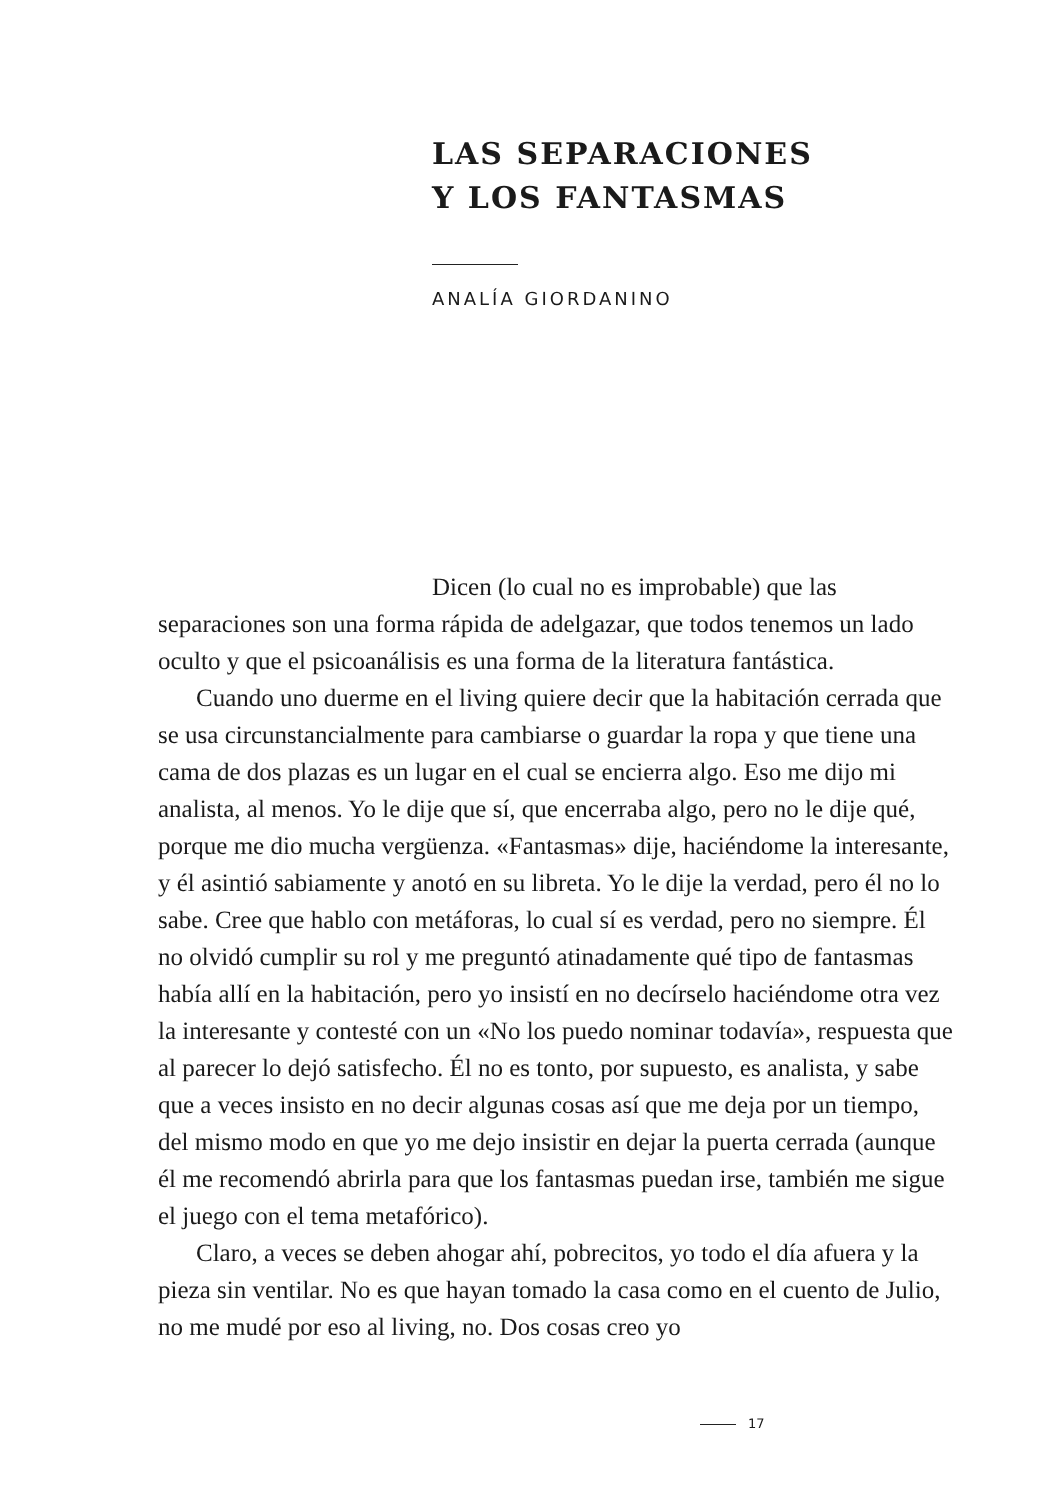LAS SEPARACIONES
Y LOS FANTASMAS
ANALÍA GIORDANINO
Dicen (lo cual no es improbable) que las separaciones son una forma rápida de adelgazar, que todos tenemos un lado oculto y que el psicoanálisis es una forma de la literatura fantástica.
Cuando uno duerme en el living quiere decir que la habitación cerrada que se usa circunstancialmente para cambiarse o guardar la ropa y que tiene una cama de dos plazas es un lugar en el cual se encierra algo. Eso me dijo mi analista, al menos. Yo le dije que sí, que encerraba algo, pero no le dije qué, porque me dio mucha vergüenza. «Fantasmas» dije, haciéndome la interesante, y él asintió sabiamente y anotó en su libreta. Yo le dije la verdad, pero él no lo sabe. Cree que hablo con metáforas, lo cual sí es verdad, pero no siempre. Él no olvidó cumplir su rol y me preguntó atinadamente qué tipo de fantasmas había allí en la habitación, pero yo insistí en no decírselo haciéndome otra vez la interesante y contesté con un «No los puedo nominar todavía», respuesta que al parecer lo dejó satisfecho. Él no es tonto, por supuesto, es analista, y sabe que a veces insisto en no decir algunas cosas así que me deja por un tiempo, del mismo modo en que yo me dejo insistir en dejar la puerta cerrada (aunque él me recomendó abrirla para que los fantasmas puedan irse, también me sigue el juego con el tema metafórico).
Claro, a veces se deben ahogar ahí, pobrecitos, yo todo el día afuera y la pieza sin ventilar. No es que hayan tomado la casa como en el cuento de Julio, no me mudé por eso al living, no. Dos cosas creo yo
17